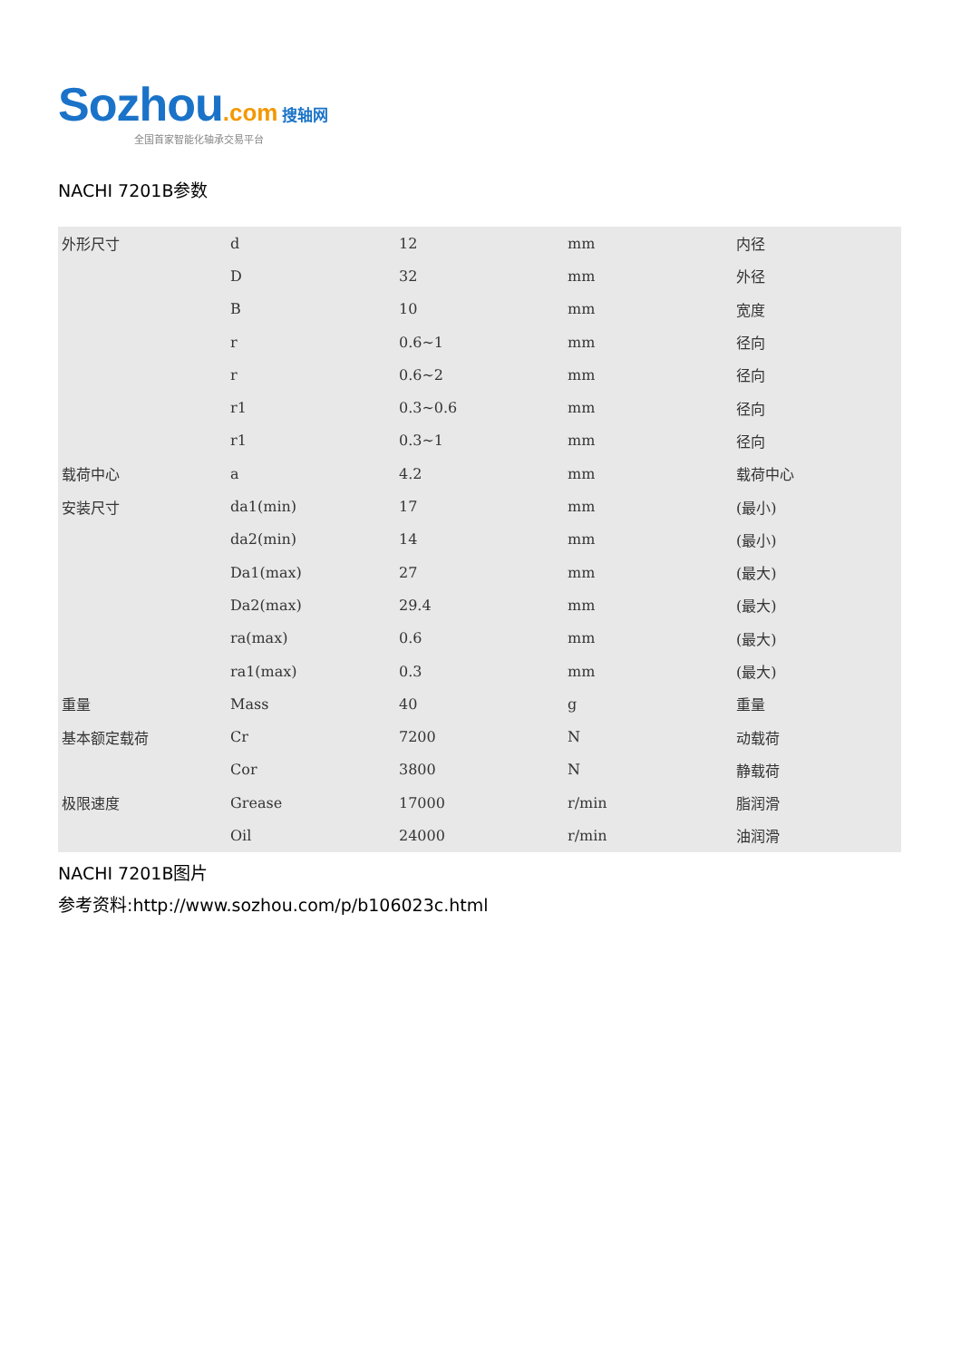Sozhou.com 搜轴网
全国首家智能化轴承交易平台
NACHI 7201B参数
| 外形尺寸 | d | 12 | mm | 内径 |
| | D | 32 | mm | 外径 |
| | B | 10 | mm | 宽度 |
| | r | 0.6~1 | mm | 径向 |
| | r | 0.6~2 | mm | 径向 |
| | r1 | 0.3~0.6 | mm | 径向 |
| | r1 | 0.3~1 | mm | 径向 |
| 载荷中心 | a | 4.2 | mm | 载荷中心 |
| 安装尺寸 | da1(min) | 17 | mm | (最小) |
| | da2(min) | 14 | mm | (最小) |
| | Da1(max) | 27 | mm | (最大) |
| | Da2(max) | 29.4 | mm | (最大) |
| | ra(max) | 0.6 | mm | (最大) |
| | ra1(max) | 0.3 | mm | (最大) |
| 重量 | Mass | 40 | g | 重量 |
| 基本额定载荷 | Cr | 7200 | N | 动载荷 |
| | Cor | 3800 | N | 静载荷 |
| 极限速度 | Grease | 17000 | r/min | 脂润滑 |
| | Oil | 24000 | r/min | 油润滑 |
NACHI 7201B图片
参考资料:http://www.sozhou.com/p/b106023c.html